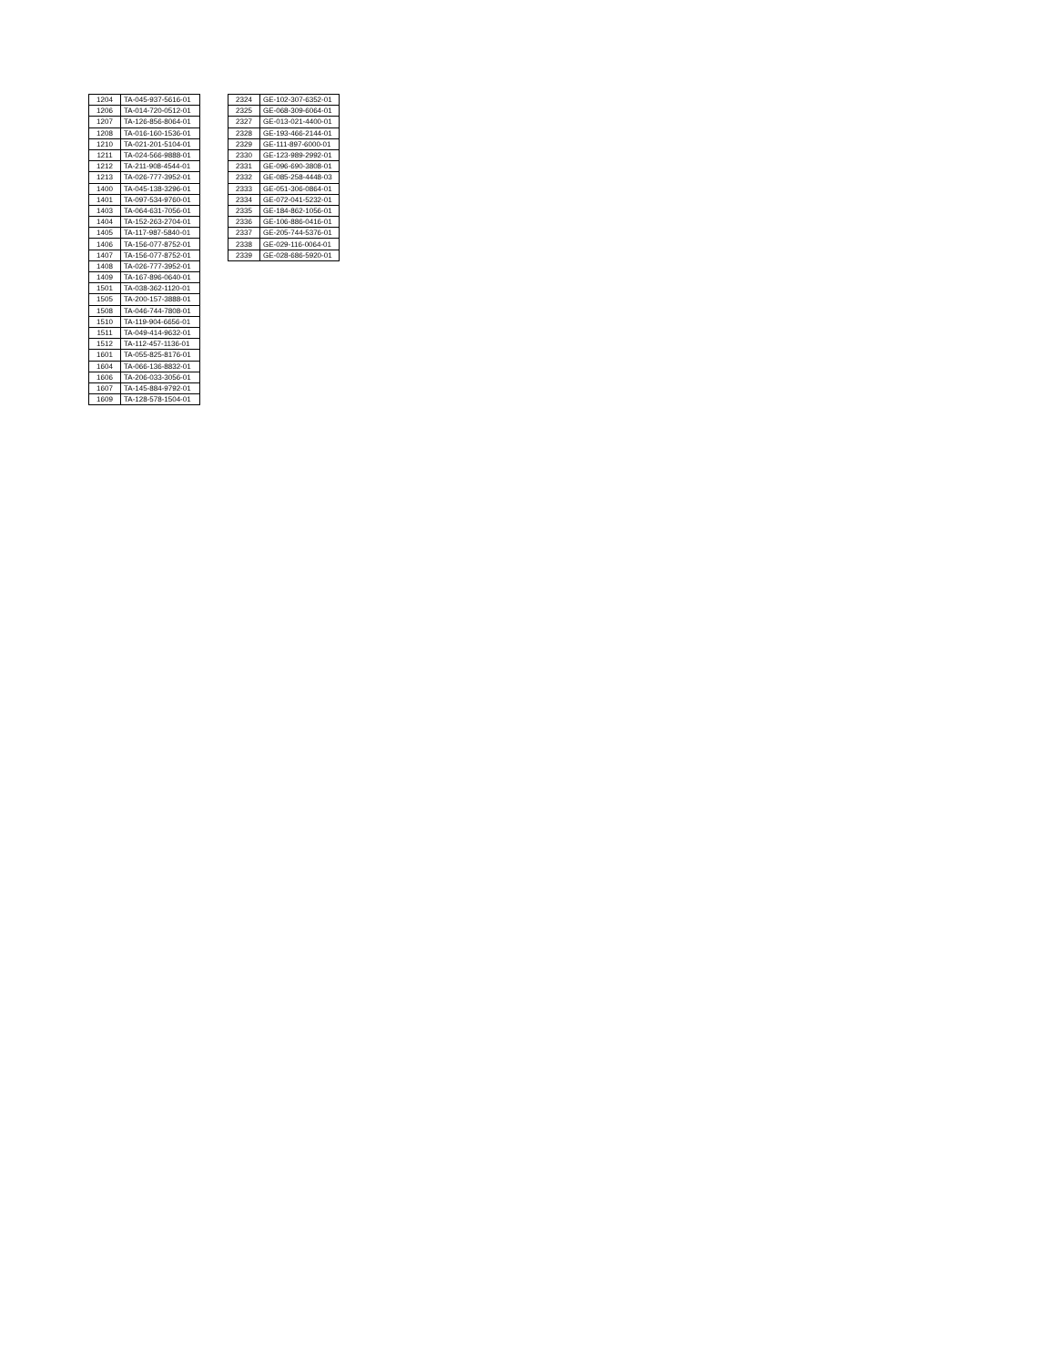| 1204 | TA-045-937-5616-01 |
| 1206 | TA-014-720-0512-01 |
| 1207 | TA-126-856-8064-01 |
| 1208 | TA-016-160-1536-01 |
| 1210 | TA-021-201-5104-01 |
| 1211 | TA-024-566-9888-01 |
| 1212 | TA-211-908-4544-01 |
| 1213 | TA-026-777-3952-01 |
| 1400 | TA-045-138-3296-01 |
| 1401 | TA-097-534-9760-01 |
| 1403 | TA-064-631-7056-01 |
| 1404 | TA-152-263-2704-01 |
| 1405 | TA-117-987-5840-01 |
| 1406 | TA-156-077-8752-01 |
| 1407 | TA-156-077-8752-01 |
| 1408 | TA-026-777-3952-01 |
| 1409 | TA-167-896-0640-01 |
| 1501 | TA-038-362-1120-01 |
| 1505 | TA-200-157-3888-01 |
| 1508 | TA-046-744-7808-01 |
| 1510 | TA-119-904-6656-01 |
| 1511 | TA-049-414-9632-01 |
| 1512 | TA-112-457-1136-01 |
| 1601 | TA-055-825-8176-01 |
| 1604 | TA-066-136-8832-01 |
| 1606 | TA-206-033-3056-01 |
| 1607 | TA-145-884-9792-01 |
| 1609 | TA-128-578-1504-01 |
| 2324 | GE-102-307-6352-01 |
| 2325 | GE-068-309-6064-01 |
| 2327 | GE-013-021-4400-01 |
| 2328 | GE-193-466-2144-01 |
| 2329 | GE-111-897-6000-01 |
| 2330 | GE-123-989-2992-01 |
| 2331 | GE-096-690-3808-01 |
| 2332 | GE-085-258-4448-03 |
| 2333 | GE-051-306-0864-01 |
| 2334 | GE-072-041-5232-01 |
| 2335 | GE-184-862-1056-01 |
| 2336 | GE-106-886-0416-01 |
| 2337 | GE-205-744-5376-01 |
| 2338 | GE-029-116-0064-01 |
| 2339 | GE-028-686-5920-01 |